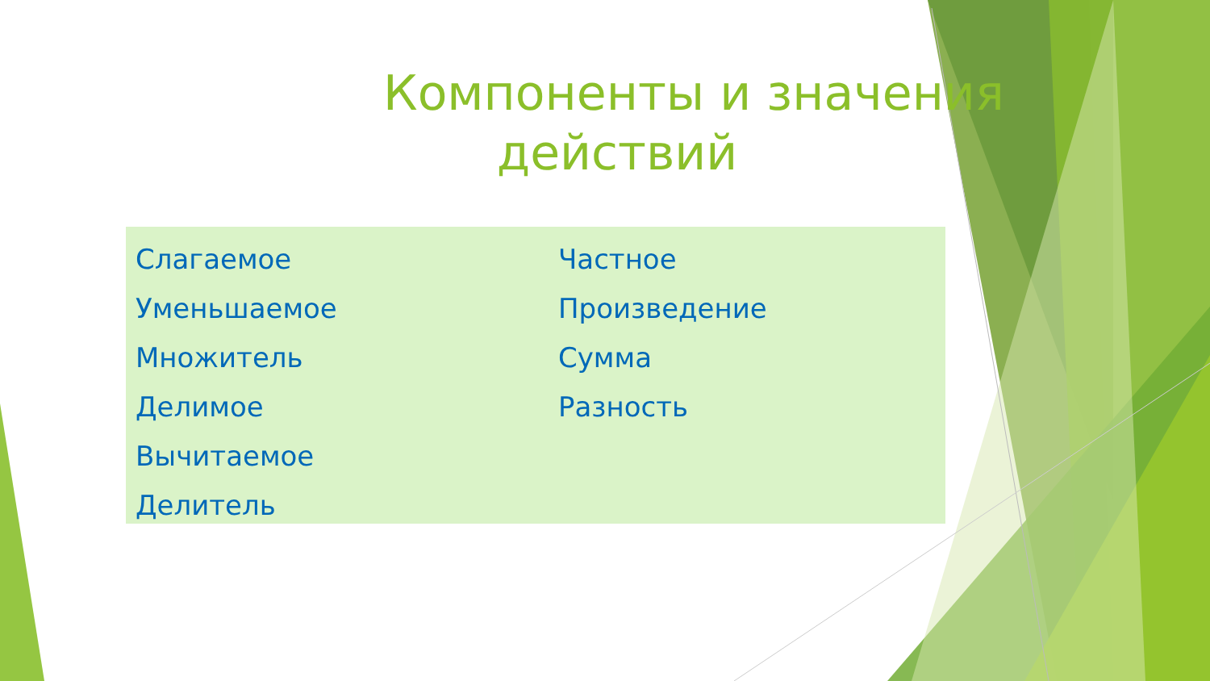Компоненты и значения
действий
Слагаемое
Уменьшаемое
Множитель
Делимое
Вычитаемое
Делитель
Частное
Произведение
Сумма
Разность